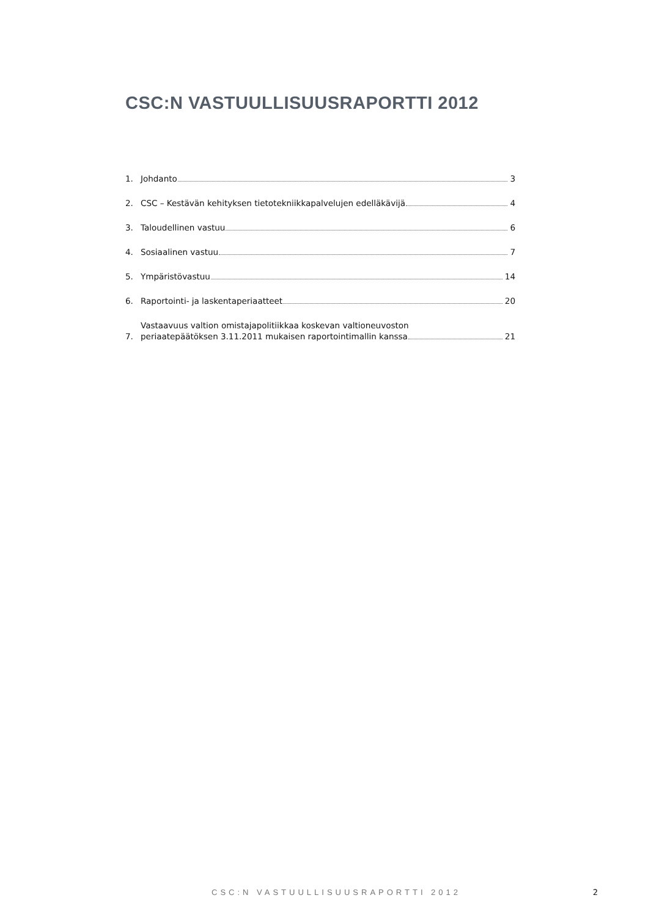CSC:N VASTUULLISUUSRAPORTTI 2012
1. Johdanto 3
2. CSC – Kestävän kehityksen tietotekniikkapalvelujen edelläkävijä 4
3. Taloudellinen vastuu 6
4. Sosiaalinen vastuu 7
5. Ympäristövastuu 14
6. Raportointi- ja laskentaperiaatteet 20
7. Vastaavuus valtion omistajapolitiikkaa koskevan valtioneuvoston
periaatepäätöksen 3.11.2011 mukaisen raportointimallin kanssa 21
CSC:N VASTUULLISUUSRAPORTTI 2012 2